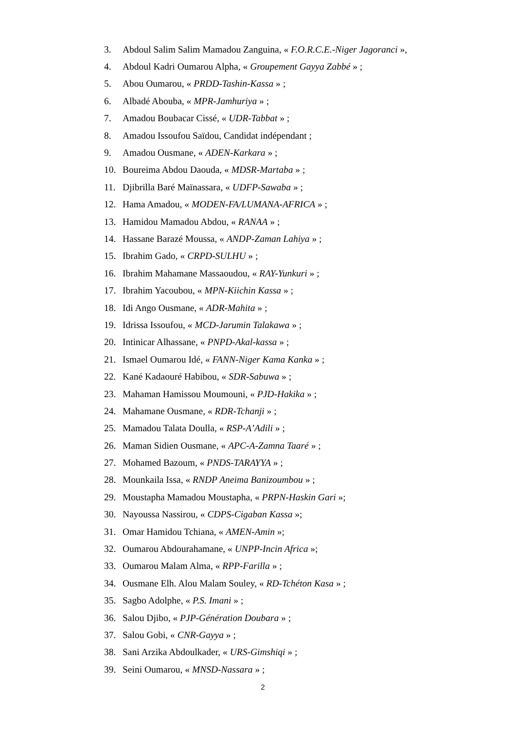3. Abdoul Salim Salim Mamadou Zanguina, « F.O.R.C.E.-Niger Jagoranci »,
4. Abdoul Kadri Oumarou Alpha, « Groupement Gayya Zabbé » ;
5. Abou Oumarou, « PRDD-Tashin-Kassa » ;
6. Albadé Abouba, « MPR-Jamhuriya » ;
7. Amadou Boubacar Cissé, « UDR-Tabbat » ;
8. Amadou Issoufou Saïdou, Candidat indépendant ;
9. Amadou Ousmane, « ADEN-Karkara » ;
10. Boureima Abdou Daouda, « MDSR-Martaba » ;
11. Djibrilla Baré Maïnassara, « UDFP-Sawaba » ;
12. Hama Amadou, « MODEN-FA/LUMANA-AFRICA » ;
13. Hamidou Mamadou Abdou, « RANAA » ;
14. Hassane Barazé Moussa, « ANDP-Zaman Lahiya » ;
15. Ibrahim Gado, « CRPD-SULHU » ;
16. Ibrahim Mahamane Massaoudou, « RAY-Yunkuri » ;
17. Ibrahim Yacoubou, « MPN-Kiichin Kassa » ;
18. Idi Ango Ousmane, « ADR-Mahita » ;
19. Idrissa Issoufou, « MCD-Jarumin Talakawa » ;
20. Intinicar Alhassane, « PNPD-Akal-kassa » ;
21. Ismael Oumarou Idé, « FANN-Niger Kama Kanka » ;
22. Kané Kadaouré Habibou, « SDR-Sabuwa » ;
23. Mahaman Hamissou Moumouni, « PJD-Hakika » ;
24. Mahamane Ousmane, « RDR-Tchanji » ;
25. Mamadou Talata Doulla, « RSP-A’Adili » ;
26. Maman Sidien Ousmane, « APC-A-Zamna Taaré » ;
27. Mohamed Bazoum, « PNDS-TARAYYA » ;
28. Mounkaila Issa, « RNDP Aneima Banizoumbou » ;
29. Moustapha Mamadou Moustapha, « PRPN-Haskin Gari »;
30. Nayoussa Nassirou, « CDPS-Cigaban Kassa »;
31. Omar Hamidou Tchiana, « AMEN-Amin »;
32. Oumarou Abdourahamane, « UNPP-Incin Africa »;
33. Oumarou Malam Alma, « RPP-Farilla » ;
34. Ousmane Elh. Alou Malam Souley, « RD-Tchéton Kasa » ;
35. Sagbo Adolphe, « P.S. Imani » ;
36. Salou Djibo, « PJP-Génération Doubara » ;
37. Salou Gobi, « CNR-Gayya » ;
38. Sani Arzika Abdoulkader, « URS-Gimshiqi » ;
39. Seini Oumarou, « MNSD-Nassara » ;
2